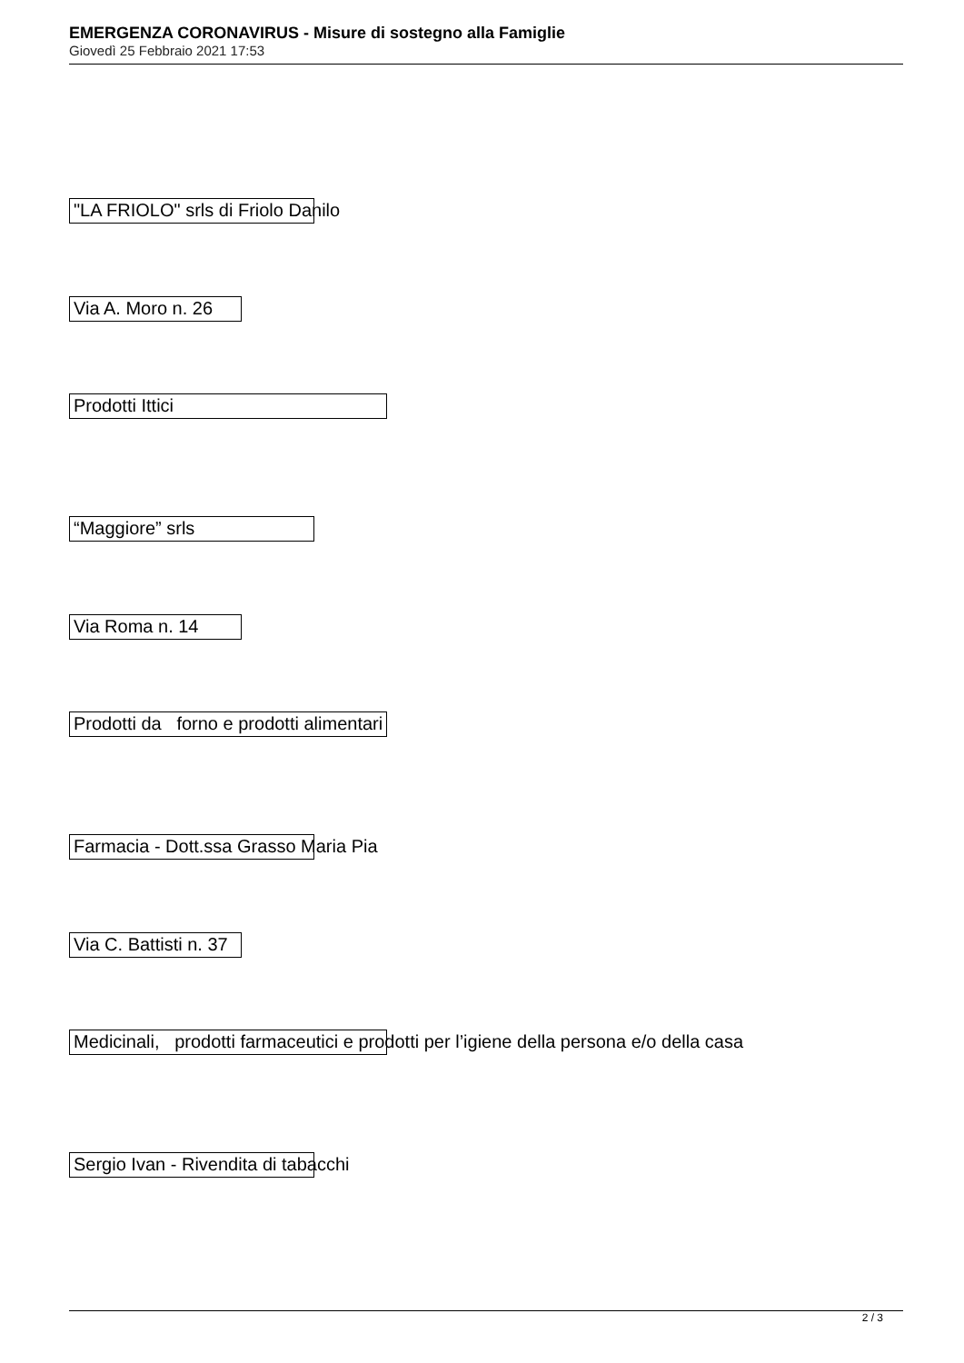EMERGENZA CORONAVIRUS - Misure di sostegno alla Famiglie
Giovedì 25 Febbraio 2021 17:53
"LA FRIOLO" srls di Friolo Danilo
Via A. Moro n. 26
Prodotti Ittici
“Maggiore” srls
Via Roma n. 14
Prodotti da forno e prodotti alimentari
Farmacia - Dott.ssa Grasso Maria Pia
Via C. Battisti n. 37
Medicinali, prodotti farmaceutici e prodotti per l’igiene della persona e/o della casa
Sergio Ivan - Rivendita di tabacchi
2 / 3